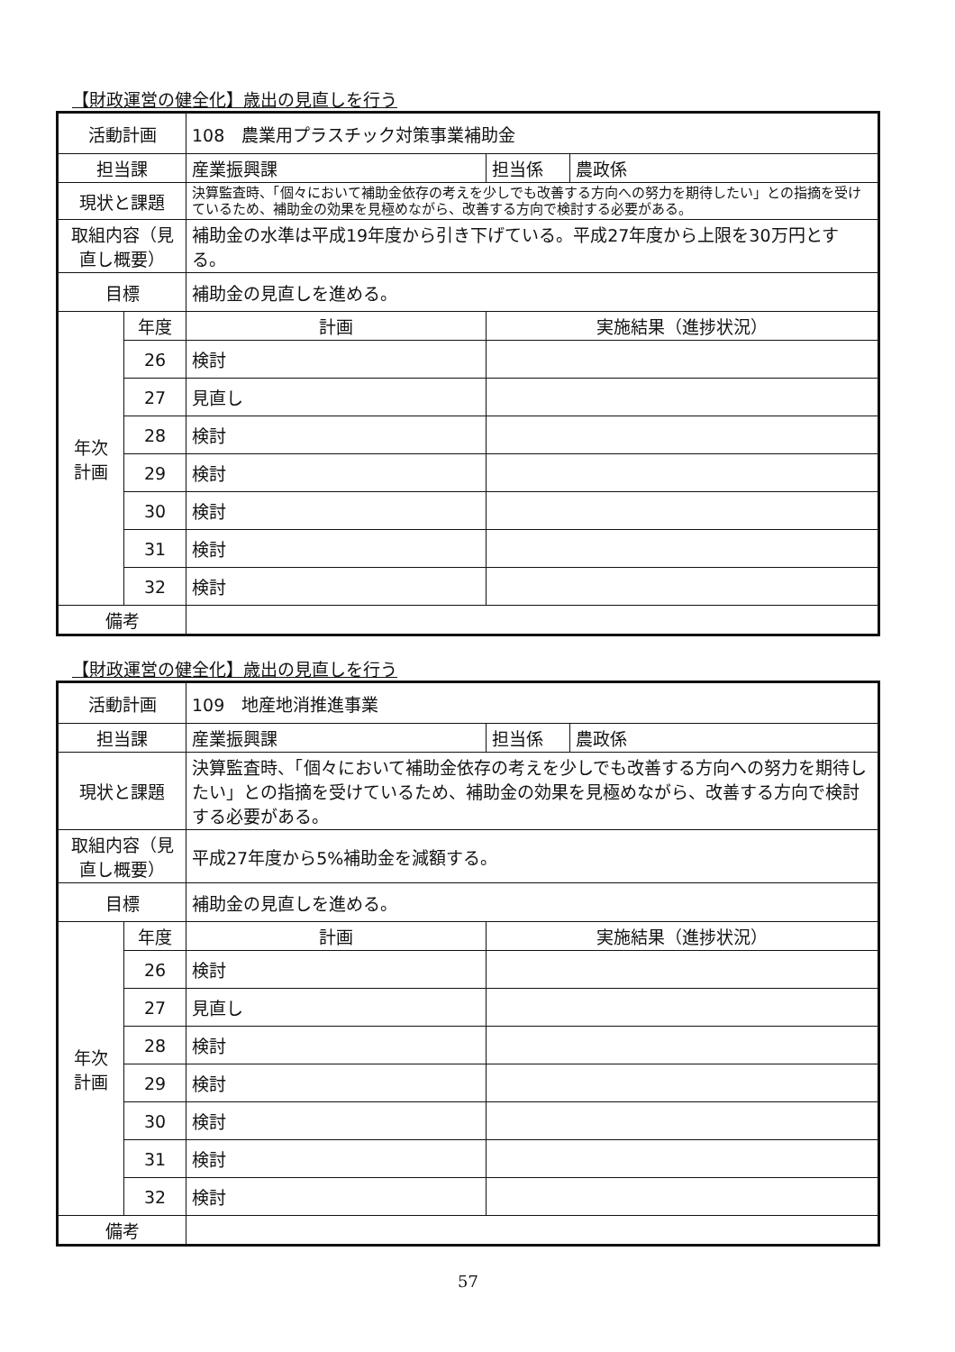【財政運営の健全化】歳出の見直しを行う
| 活動計画 | | 108 農業用プラスチック対策事業補助金 | | | |
| 担当課 | | 産業振興課 | | 担当係 | 農政係 |
| 現状と課題 | | 決算監査時、「個々において補助金依存の考えを少しでも改善する方向への努力を期待したい」との指摘を受けているため、補助金の効果を見極めながら、改善する方向で検討する必要がある。 | | | |
| 取組内容（見直し概要） | | 補助金の水準は平成19年度から引き下げている。平成27年度から上限を30万円とする。 | | | |
| 目標 | | 補助金の見直しを進める。 | | | |
| 年次 計画 | 年度 | 計画 | 実施結果（進捗状況） | | |
| | 26 | 検討 | | | |
| | 27 | 見直し | | | |
| | 28 | 検討 | | | |
| | 29 | 検討 | | | |
| | 30 | 検討 | | | |
| | 31 | 検討 | | | |
| | 32 | 検討 | | | |
| 備考 | | | | | |
【財政運営の健全化】歳出の見直しを行う
| 活動計画 | | 109 地産地消推進事業 | | | |
| 担当課 | | 産業振興課 | | 担当係 | 農政係 |
| 現状と課題 | | 決算監査時、「個々において補助金依存の考えを少しでも改善する方向への努力を期待したい」との指摘を受けているため、補助金の効果を見極めながら、改善する方向で検討する必要がある。 | | | |
| 取組内容（見直し概要） | | 平成27年度から5%補助金を減額する。 | | | |
| 目標 | | 補助金の見直しを進める。 | | | |
| 年次 計画 | 年度 | 計画 | 実施結果（進捗状況） | | |
| | 26 | 検討 | | | |
| | 27 | 見直し | | | |
| | 28 | 検討 | | | |
| | 29 | 検討 | | | |
| | 30 | 検討 | | | |
| | 31 | 検討 | | | |
| | 32 | 検討 | | | |
| 備考 | | | | | |
57